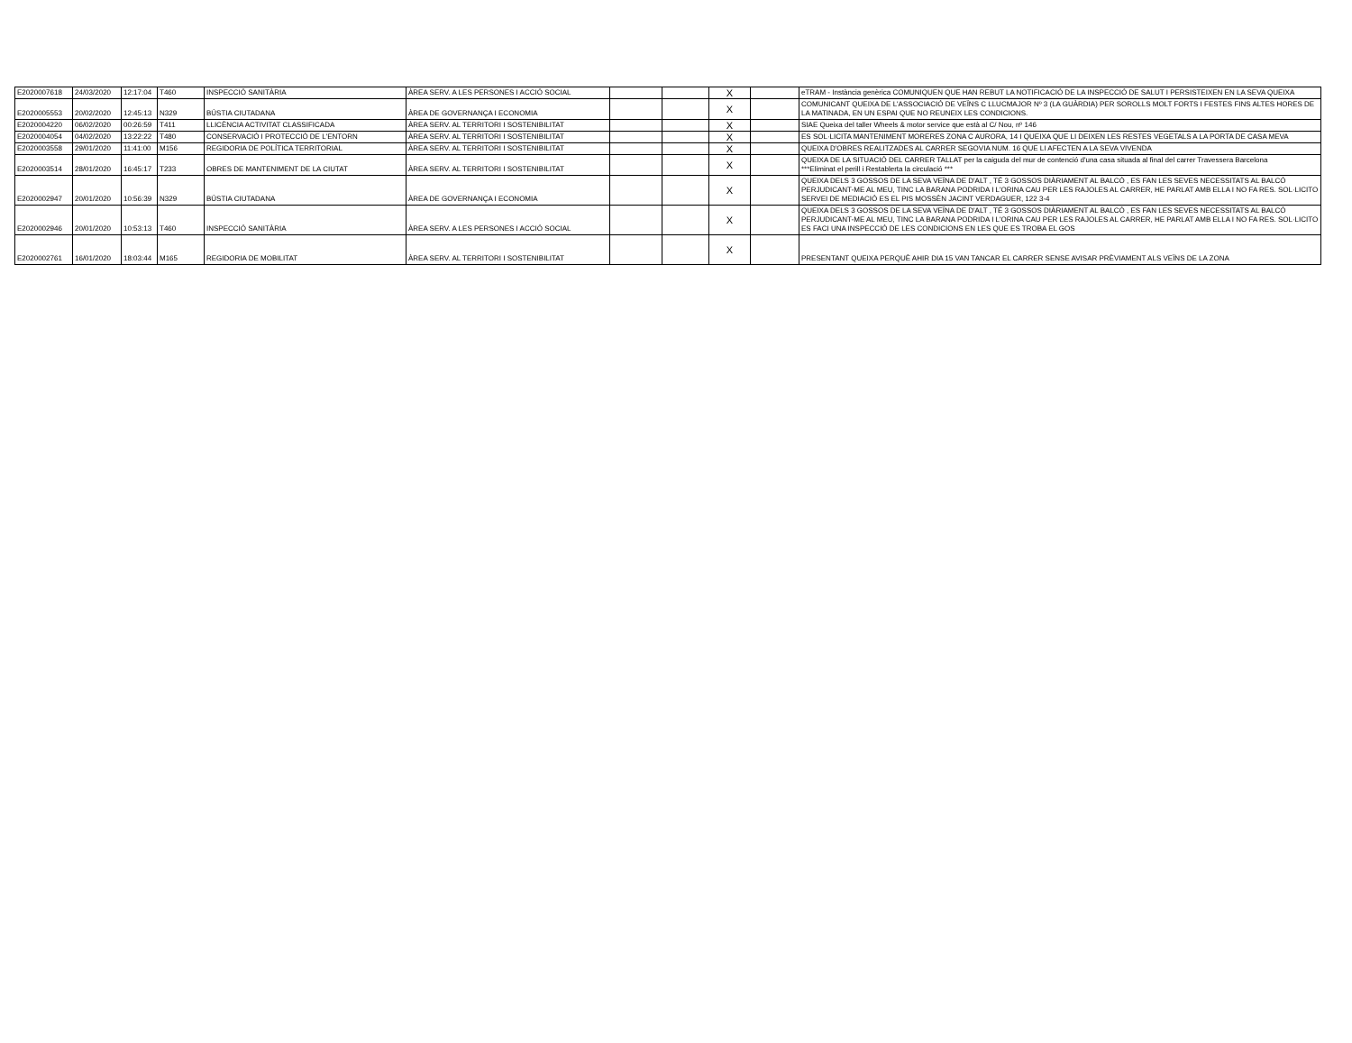| E2020007618 | 24/03/2020 | 12:17:04 | T460 | INSPECCIÓ SANITÀRIA | ÀREA SERV. A LES PERSONES I ACCIÓ SOCIAL | | | X | | eTRAM - Instància genèrica COMUNIQUEN QUE HAN REBUT LA NOTIFICACIÓ DE LA INSPECCIÓ DE SALUT I PERSISTEIXEN EN LA SEVA QUEIXA |
| E2020005553 | 20/02/2020 | 12:45:13 | N329 | BÚSTIA CIUTADANA | ÀREA DE GOVERNANÇA I ECONOMIA | | | X | | COMUNICANT QUEIXA DE L'ASSOCIACIÓ DE VEÏNS C LLUCMAJOR Nº 3 (LA GUÀRDIA) PER SOROLLS MOLT FORTS I FESTES FINS ALTES HORES DE LA MATINADA, EN UN ESPAI QUE NO REUNEIX LES CONDICIONS. |
| E2020004220 | 06/02/2020 | 00:26:59 | T411 | LLICÈNCIA ACTIVITAT CLASSIFICADA | ÀREA SERV. AL TERRITORI I SOSTENIBILITAT | | | X | | SIAE Queixa del taller Wheels & motor service que està al C/ Nou, nº 146 |
| E2020004054 | 04/02/2020 | 13:22:22 | T480 | CONSERVACIÓ I PROTECCIÓ DE L'ENTORN | ÀREA SERV. AL TERRITORI I SOSTENIBILITAT | | | X | | ES SOL·LICITA MANTENIMENT MORERES ZONA C AURORA, 14 I QUEIXA QUE LI DEIXEN LES RESTES VEGETALS A LA PORTA DE CASA MEVA |
| E2020003558 | 29/01/2020 | 11:41:00 | M156 | REGIDORIA DE POLÍTICA TERRITORIAL | ÀREA SERV. AL TERRITORI I SOSTENIBILITAT | | | X | | QUEIXA D'OBRES REALITZADES AL CARRER SEGOVIA NUM. 16 QUE LI AFECTEN A LA SEVA VIVENDA |
| E2020003514 | 28/01/2020 | 16:45:17 | T233 | OBRES DE MANTENIMENT DE LA CIUTAT | ÀREA SERV. AL TERRITORI I SOSTENIBILITAT | | | X | | QUEIXA DE LA SITUACIÓ DEL CARRER TALLAT per la caiguda del mur de contenció d'una casa situada al final del carrer Travessera Barcelona ***Eliminat el perill i Restablerta la circulació *** |
| E2020002947 | 20/01/2020 | 10:56:39 | N329 | BÚSTIA CIUTADANA | ÀREA DE GOVERNANÇA I ECONOMIA | | | X | | QUEIXA DELS 3 GOSSOS DE LA SEVA VEÏNA DE D'ALT , TÉ 3 GOSSOS DIÀRIAMENT AL BALCÓ , ES FAN LES SEVES NECESSITATS AL BALCÓ PERJUDICANT-ME AL MEU, TINC LA BARANA PODRIDA I L'ORINA CAU PER LES RAJOLES AL CARRER, HE PARLAT AMB ELLA I NO FA RES. SOL·LICITO SERVEI DE MEDIACIÓ ES EL PIS MOSSÈN JACINT VERDAGUER, 122 3-4 |
| E2020002946 | 20/01/2020 | 10:53:13 | T460 | INSPECCIÓ SANITÀRIA | ÀREA SERV. A LES PERSONES I ACCIÓ SOCIAL | | | X | | QUEIXA DELS 3 GOSSOS DE LA SEVA VEÏNA DE D'ALT , TÉ 3 GOSSOS DIÀRIAMENT AL BALCÓ , ES FAN LES SEVES NECESSITATS AL BALCÓ PERJUDICANT-ME AL MEU, TINC LA BARANA PODRIDA I L'ORINA CAU PER LES RAJOLES AL CARRER, HE PARLAT AMB ELLA I NO FA RES. SOL·LICITO ES FACI UNA INSPECCIÓ DE LES CONDICIONS EN LES QUE ES TROBA EL GOS |
| E2020002761 | 16/01/2020 | 18:03:44 | M165 | REGIDORIA DE MOBILITAT | ÀREA SERV. AL TERRITORI I SOSTENIBILITAT | | | X | | PRESENTANT QUEIXA PERQUÈ AHIR DIA 15 VAN TANCAR EL CARRER SENSE AVISAR PRÈVIAMENT ALS VEÏNS DE LA ZONA |